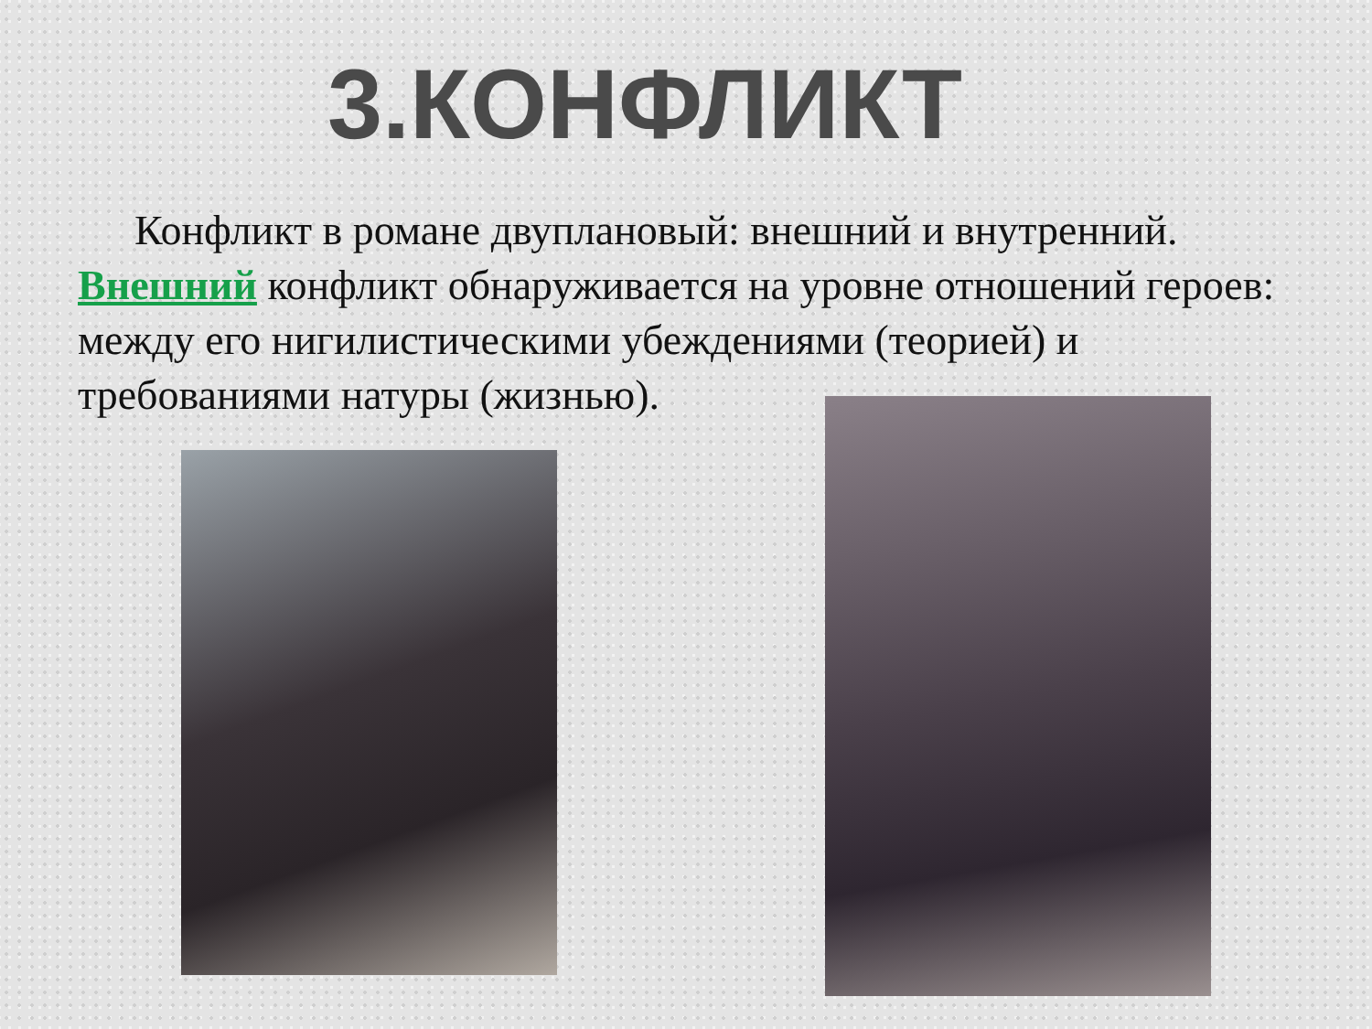3.КОНФЛИКТ
Конфликт в романе двуплановый: внешний и внутренний. Внешний конфликт обнаруживается на уровне отношений героев: между его нигилистическими убеждениями (теорией) и требованиями натуры (жизнью).